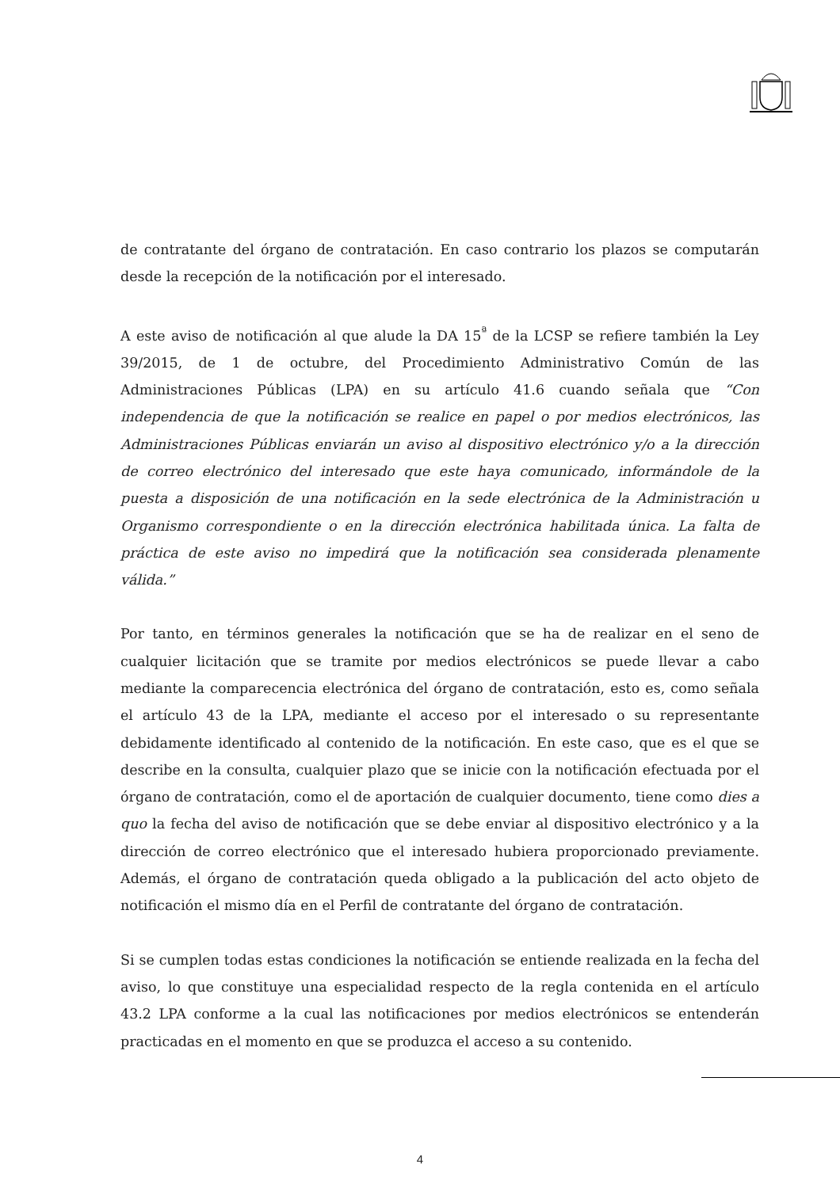de contratante del órgano de contratación. En caso contrario los plazos se computarán desde la recepción de la notificación por el interesado.
A este aviso de notificación al que alude la DA 15<sup>ª</sup> de la LCSP se refiere también la Ley 39/2015, de 1 de octubre, del Procedimiento Administrativo Común de las Administraciones Públicas (LPA) en su artículo 41.6 cuando señala que “Con independencia de que la notificación se realice en papel o por medios electrónicos, las Administraciones Públicas enviarán un aviso al dispositivo electrónico y/o a la dirección de correo electrónico del interesado que este haya comunicado, informándole de la puesta a disposición de una notificación en la sede electrónica de la Administración u Organismo correspondiente o en la dirección electrónica habilitada única. La falta de práctica de este aviso no impedirá que la notificación sea considerada plenamente válida.”
Por tanto, en términos generales la notificación que se ha de realizar en el seno de cualquier licitación que se tramite por medios electrónicos se puede llevar a cabo mediante la comparecencia electrónica del órgano de contratación, esto es, como señala el artículo 43 de la LPA, mediante el acceso por el interesado o su representante debidamente identificado al contenido de la notificación. En este caso, que es el que se describe en la consulta, cualquier plazo que se inicie con la notificación efectuada por el órgano de contratación, como el de aportación de cualquier documento, tiene como dies a quo la fecha del aviso de notificación que se debe enviar al dispositivo electrónico y a la dirección de correo electrónico que el interesado hubiera proporcionado previamente. Además, el órgano de contratación queda obligado a la publicación del acto objeto de notificación el mismo día en el Perfil de contratante del órgano de contratación.
Si se cumplen todas estas condiciones la notificación se entiende realizada en la fecha del aviso, lo que constituye una especialidad respecto de la regla contenida en el artículo 43.2 LPA conforme a la cual las notificaciones por medios electrónicos se entenderán practicadas en el momento en que se produzca el acceso a su contenido.
4